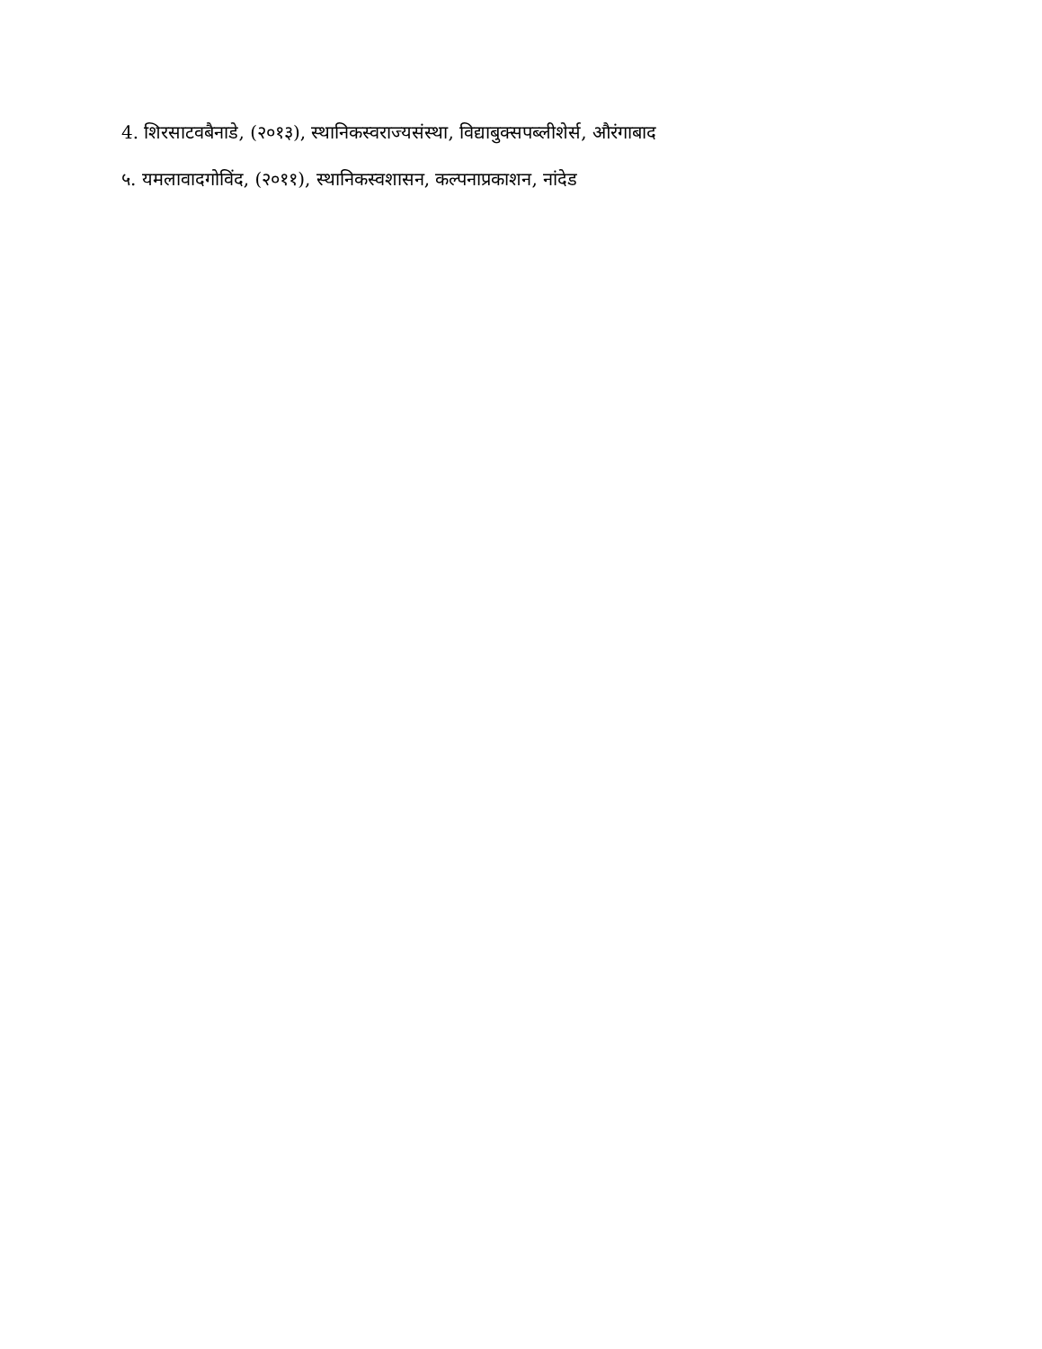4. शिरसाटवबैनाडे, (२०१३), स्थानिकस्वराज्यसंस्था, विद्याबुक्सपब्लीशेर्स, औरंगाबाद
५. यमलावादगोविंद, (२०११), स्थानिकस्वशासन, कल्पनाप्रकाशन, नांदेड